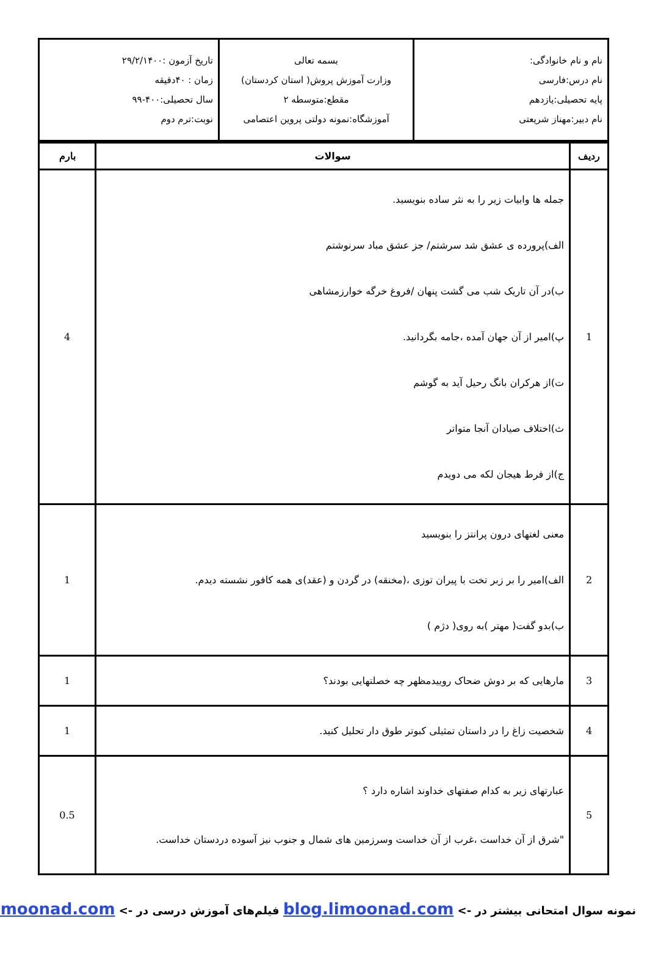| نام و نام خانوادگی: نام درس:فارسی پایه تحصیلی:یازدهم نام دبیر:مهناز شریعتی | بسمه تعالی وزارت آموزش پروش( استان کردستان) مقطع:متوسطه ۲ آموزشگاه:نمونه دولتی پروین اعتصامی | تاریخ آزمون :۲۹/۲/۱۴۰۰ زمان : ۴۰دقیقه سال تحصیلی:۴۰۰-۹۹ نوبت:ترم دوم |
| ردیف | سوالات | بارم |
| --- | --- | --- |
| 1 | جمله ها وابیات زیر را به نثر ساده بنویسید. الف)پرورده ی عشق شد سرشتم/ جز عشق مباد سرنوشتم ب)در آن تاریک شب می گشت پنهان /فروغ خرگه خوارزمشاهی پ)امیر از آن جهان آمده ،جامه بگردانید. ت)از هرکران بانگ رحیل آید به گوشم ث)اختلاف صیادان آنجا متواتر ج)از فرط هیجان لکه می دویدم | 4 |
| 2 | معنی لغتهای درون پرانتز را بنویسید الف)امیر را بر زبر تخت با پیران توزی ،(مخنقه) در گردن و (عقد)ی همه کافور نشسته دیدم. ب)بدو گفت( مهتر )به روی( دژم ) | 1 |
| 3 | مارهایی که بر دوش ضحاک روییدمظهر چه خصلتهایی بودند؟ | 1 |
| 4 | شخصیت زاغ را در داستان تمثیلی کبوتر طوق دار تحلیل کنید. | 1 |
| 5 | عبارتهای زیر به کدام صفتهای خداوند اشاره دارد ؟ "شرق از آن خداست ،غرب از آن خداست وسرزمین های شمال و جنوب نیز آسوده دردستان خداست. | 0.5 |
نمونه سوال امتحانی بیشتر در -> blog.limoonad.com فیلم‌های آموزش درسی در -> limoonad.com